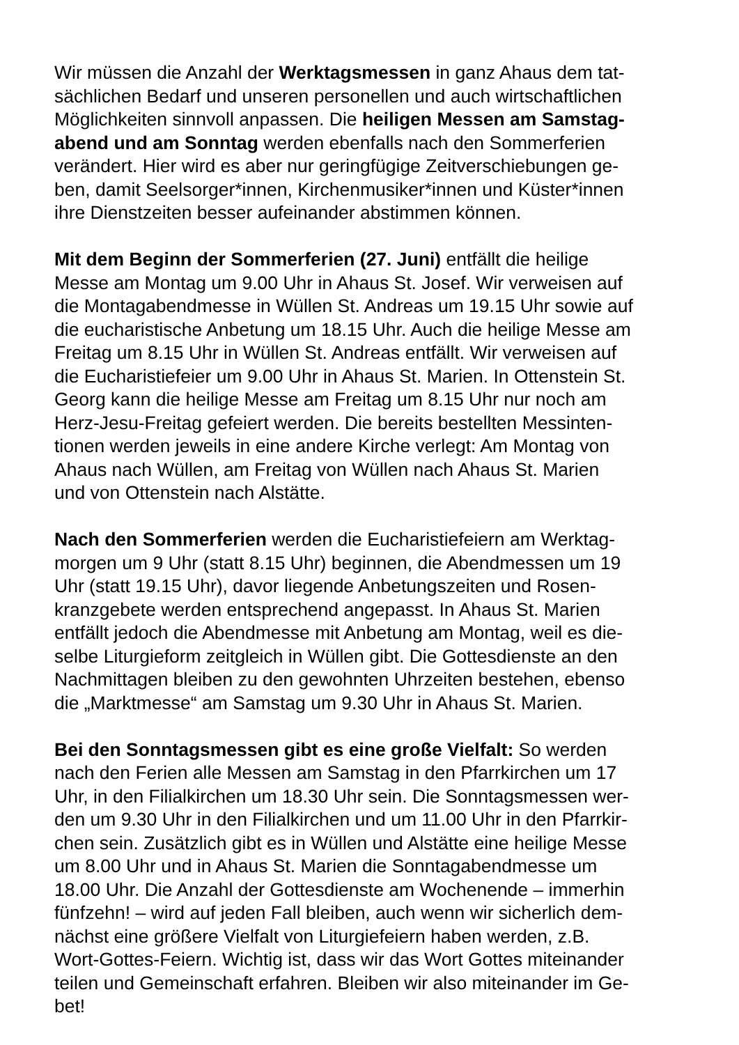Wir müssen die Anzahl der Werktagsmessen in ganz Ahaus dem tat-
sächlichen Bedarf und unseren personellen und auch wirtschaftlichen
Möglichkeiten sinnvoll anpassen. Die heiligen Messen am Samstag-
abend und am Sonntag werden ebenfalls nach den Sommerferien
verändert. Hier wird es aber nur geringfügige Zeitverschiebungen ge-
ben, damit Seelsorger*innen, Kirchenmusiker*innen und Küster*innen
ihre Dienstzeiten besser aufeinander abstimmen können.
Mit dem Beginn der Sommerferien (27. Juni) entfällt die heilige
Messe am Montag um 9.00 Uhr in Ahaus St. Josef. Wir verweisen auf
die Montagabendmesse in Wüllen St. Andreas um 19.15 Uhr sowie auf
die eucharistische Anbetung um 18.15 Uhr. Auch die heilige Messe am
Freitag um 8.15 Uhr in Wüllen St. Andreas entfällt. Wir verweisen auf
die Eucharistiefeier um 9.00 Uhr in Ahaus St. Marien. In Ottenstein St.
Georg kann die heilige Messe am Freitag um 8.15 Uhr nur noch am
Herz-Jesu-Freitag gefeiert werden. Die bereits bestellten Messinten-
tionen werden jeweils in eine andere Kirche verlegt: Am Montag von
Ahaus nach Wüllen, am Freitag von Wüllen nach Ahaus St. Marien
und von Ottenstein nach Alstätte.
Nach den Sommerferien werden die Eucharistiefeiern am Werktag-
morgen um 9 Uhr (statt 8.15 Uhr) beginnen, die Abendmessen um 19
Uhr (statt 19.15 Uhr), davor liegende Anbetungszeiten und Rosen-
kranzgebete werden entsprechend angepasst. In Ahaus St. Marien
entfällt jedoch die Abendmesse mit Anbetung am Montag, weil es die-
selbe Liturgieform zeitgleich in Wüllen gibt. Die Gottesdienste an den
Nachmittagen bleiben zu den gewohnten Uhrzeiten bestehen, ebenso
die „Marktmesse“ am Samstag um 9.30 Uhr in Ahaus St. Marien.
Bei den Sonntagsmessen gibt es eine große Vielfalt: So werden
nach den Ferien alle Messen am Samstag in den Pfarrkirchen um 17
Uhr, in den Filialkirchen um 18.30 Uhr sein. Die Sonntagsmessen wer-
den um 9.30 Uhr in den Filialkirchen und um 11.00 Uhr in den Pfarrkir-
chen sein. Zusätzlich gibt es in Wüllen und Alstätte eine heilige Messe
um 8.00 Uhr und in Ahaus St. Marien die Sonntagabendmesse um
18.00 Uhr. Die Anzahl der Gottesdienste am Wochenende – immerhin
fünfzehn! – wird auf jeden Fall bleiben, auch wenn wir sicherlich dem-
nächst eine größere Vielfalt von Liturgiefeiern haben werden, z.B.
Wort-Gottes-Feiern. Wichtig ist, dass wir das Wort Gottes miteinander
teilen und Gemeinschaft erfahren. Bleiben wir also miteinander im Ge-
bet!